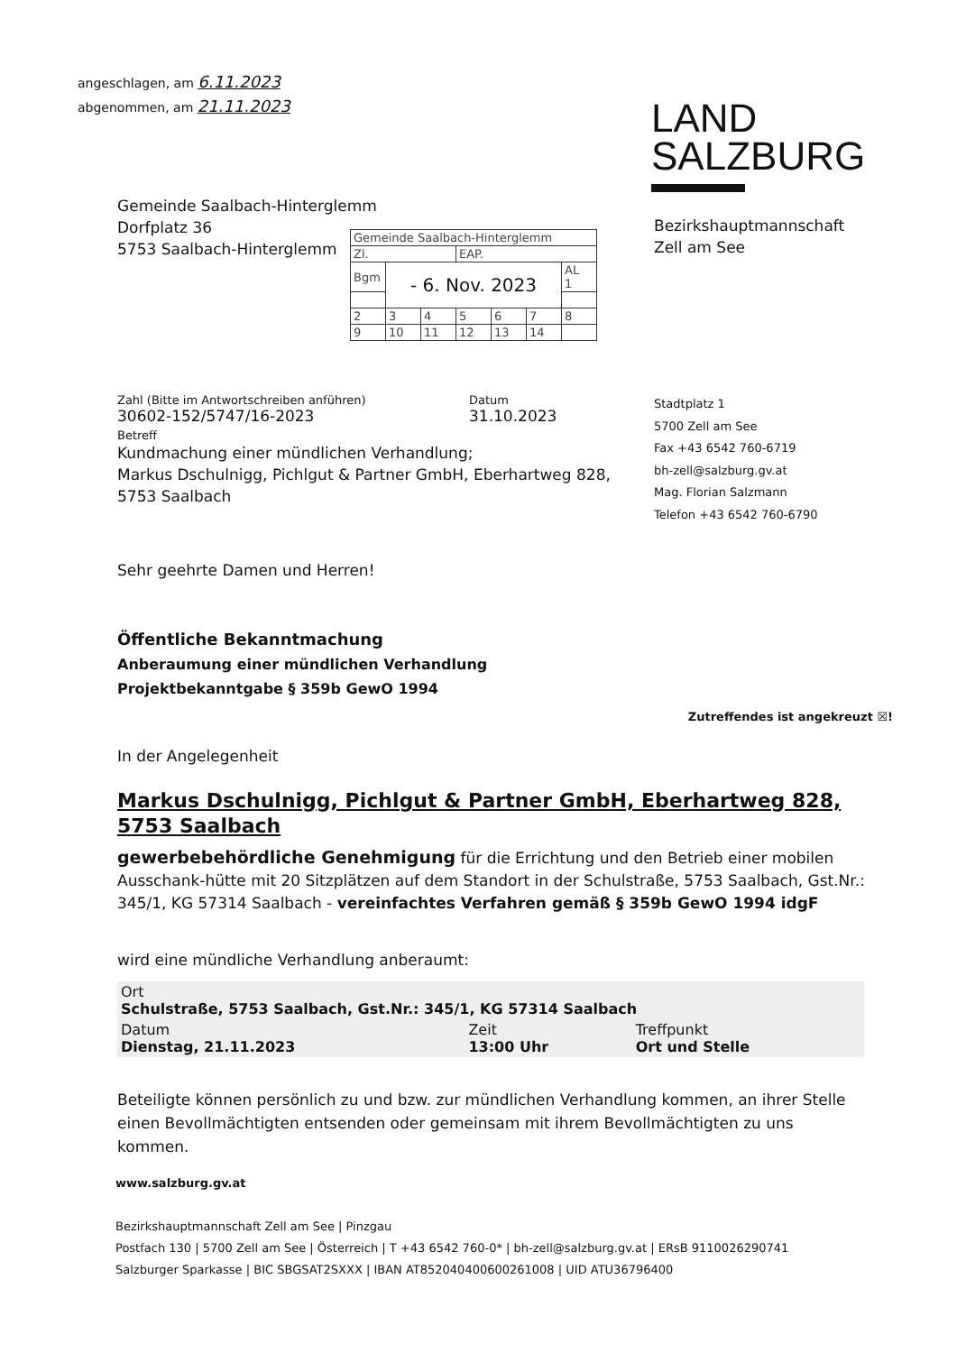angeschlagen, am 6.11.2023
abgenommen, am 21.11.2023
LAND
SALZBURG
Gemeinde Saalbach-Hinterglemm
Dorfplatz 36
5753 Saalbach-Hinterglemm
| Gemeinde Saalbach-Hinterglemm | | | | | | |
| Zl. | | | EAP. | | | |
| Bgm | - 6. Nov. 2023 | | | | | AL 1 |
| 2 | 3 | 4 | 5 | 6 | 7 | 8 |
| 9 | 10 | 11 | 12 | 13 | 14 | |
Bezirkshauptmannschaft
Zell am See
Zahl (Bitte im Antwortschreiben anführen)
30602-152/5747/16-2023
Datum
31.10.2023
Betreff
Kundmachung einer mündlichen Verhandlung;
Markus Dschulnigg, Pichlgut & Partner GmbH, Eberhartweg 828,
5753 Saalbach
Stadtplatz 1
5700 Zell am See
Fax +43 6542 760-6719
bh-zell@salzburg.gv.at
Mag. Florian Salzmann
Telefon +43 6542 760-6790
Sehr geehrte Damen und Herren!
Öffentliche Bekanntmachung
Anberaumung einer mündlichen Verhandlung
Projektbekanntgabe § 359b GewO 1994
Zutreffendes ist angekreuzt ☒!
In der Angelegenheit
Markus Dschulnigg, Pichlgut & Partner GmbH, Eberhartweg 828, 5753 Saalbach
gewerbebehördliche Genehmigung für die Errichtung und den Betrieb einer mobilen Ausschank-hütte mit 20 Sitzplätzen auf dem Standort in der Schulstraße, 5753 Saalbach, Gst.Nr.: 345/1, KG 57314 Saalbach - vereinfachtes Verfahren gemäß § 359b GewO 1994 idgF
wird eine mündliche Verhandlung anberaumt:
| Ort Schulstraße, 5753 Saalbach, Gst.Nr.: 345/1, KG 57314 Saalbach | | |
| Datum Dienstag, 21.11.2023 | Zeit 13:00 Uhr | Treffpunkt Ort und Stelle |
Beteiligte können persönlich zu und bzw. zur mündlichen Verhandlung kommen, an ihrer Stelle einen Bevollmächtigten entsenden oder gemeinsam mit ihrem Bevollmächtigten zu uns kommen.
www.salzburg.gv.at
Bezirkshauptmannschaft Zell am See | Pinzgau
Postfach 130 | 5700 Zell am See | Österreich | T +43 6542 760-0* | bh-zell@salzburg.gv.at | ERsB 9110026290741
Salzburger Sparkasse | BIC SBGSAT2SXXX | IBAN AT852040400600261008 | UID ATU36796400